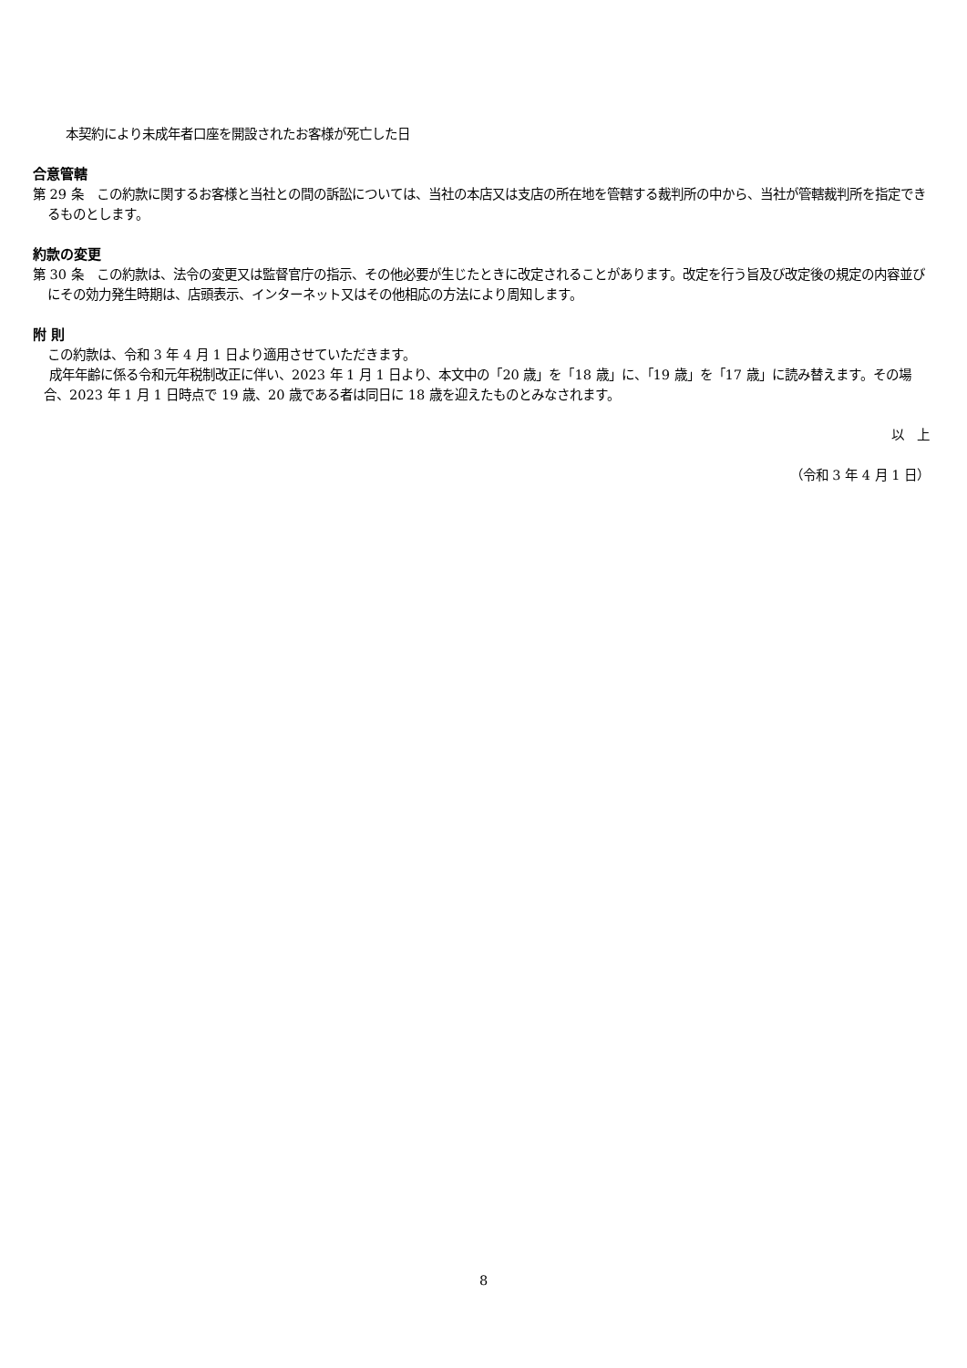本契約により未成年者口座を開設されたお客様が死亡した日
合意管轄
第 29 条　この約款に関するお客様と当社との間の訴訟については、当社の本店又は支店の所在地を管轄する裁判所の中から、当社が管轄裁判所を指定できるものとします。
約款の変更
第 30 条　この約款は、法令の変更又は監督官庁の指示、その他必要が生じたときに改定されることがあります。改定を行う旨及び改定後の規定の内容並びにその効力発生時期は、店頭表示、インターネット又はその他相応の方法により周知します。
附 則
この約款は、令和 3 年 4 月 1 日より適用させていただきます。
成年年齢に係る令和元年税制改正に伴い、2023 年 1 月 1 日より、本文中の「20 歳」を「18 歳」に、「19 歳」を「17 歳」に読み替えます。その場合、2023 年 1 月 1 日時点で 19 歳、20 歳である者は同日に 18 歳を迎えたものとみなされます。
以　上
（令和 3 年 4 月 1 日）
8